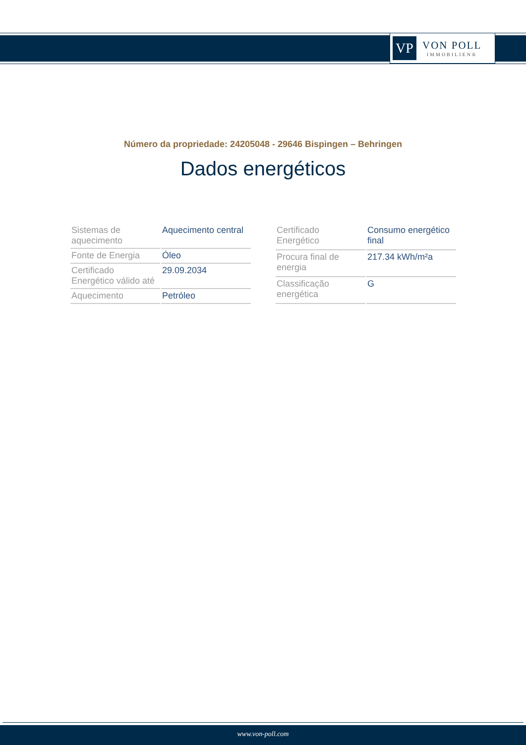VP
VON POLL
IMMOBILIEN®
Número da propriedade: 24205048 - 29646 Bispingen – Behringen
Dados energéticos
| Sistemas de aquecimento | Aquecimento central |
| Fonte de Energia | Óleo |
| Certificado Energético válido até | 29.09.2034 |
| Aquecimento | Petróleo |
| Certificado Energético | Consumo energético final |
| Procura final de energia | 217.34 kWh/m²a |
| Classificação energética | G |
www.von-poll.com